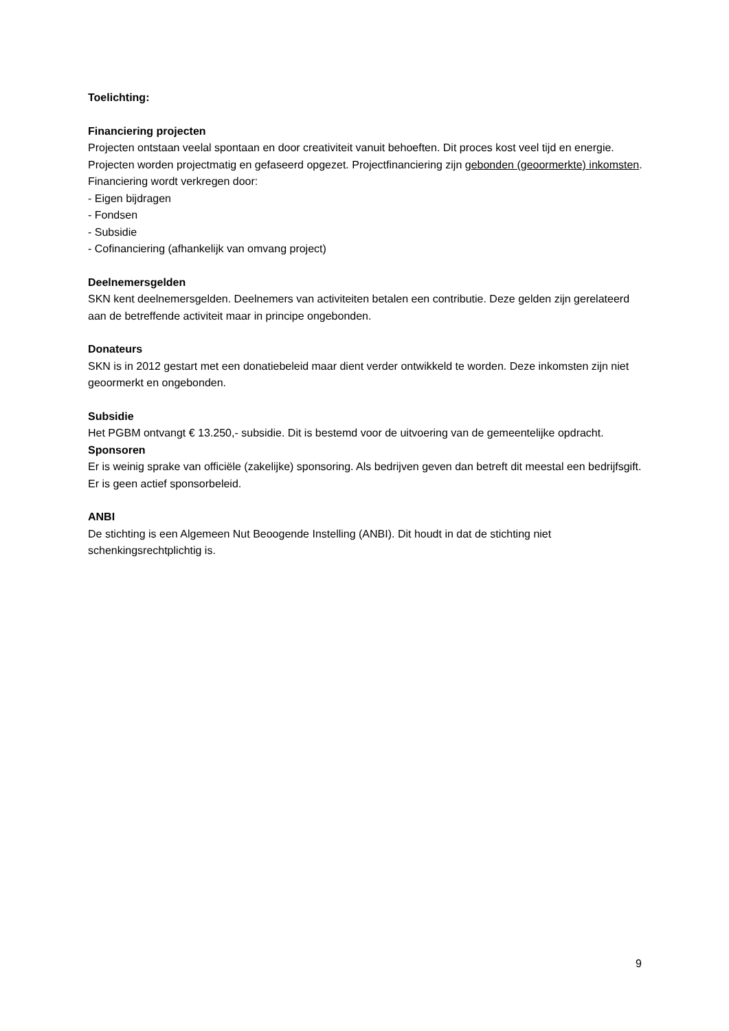Toelichting:
Financiering projecten
Projecten ontstaan veelal spontaan en door creativiteit vanuit behoeften. Dit proces kost veel tijd en energie. Projecten worden projectmatig en gefaseerd opgezet. Projectfinanciering zijn gebonden (geoormerkte) inkomsten.
Financiering wordt verkregen door:
- Eigen bijdragen
- Fondsen
- Subsidie
- Cofinanciering (afhankelijk van omvang project)
Deelnemersgelden
SKN kent deelnemersgelden. Deelnemers van activiteiten betalen een contributie. Deze gelden zijn gerelateerd aan de betreffende activiteit maar in principe ongebonden.
Donateurs
SKN is in 2012 gestart met een donatiebeleid maar dient verder ontwikkeld te worden. Deze inkomsten zijn niet geoormerkt en ongebonden.
Subsidie
Het PGBM ontvangt € 13.250,- subsidie. Dit is bestemd voor de uitvoering van de gemeentelijke opdracht.
Sponsoren
Er is weinig sprake van officiële (zakelijke) sponsoring. Als bedrijven geven dan betreft dit meestal een bedrijfsgift. Er is geen actief sponsorbeleid.
ANBI
De stichting is een Algemeen Nut Beoogende Instelling (ANBI). Dit houdt in dat de stichting niet schenkingsrechtplichtig is.
9